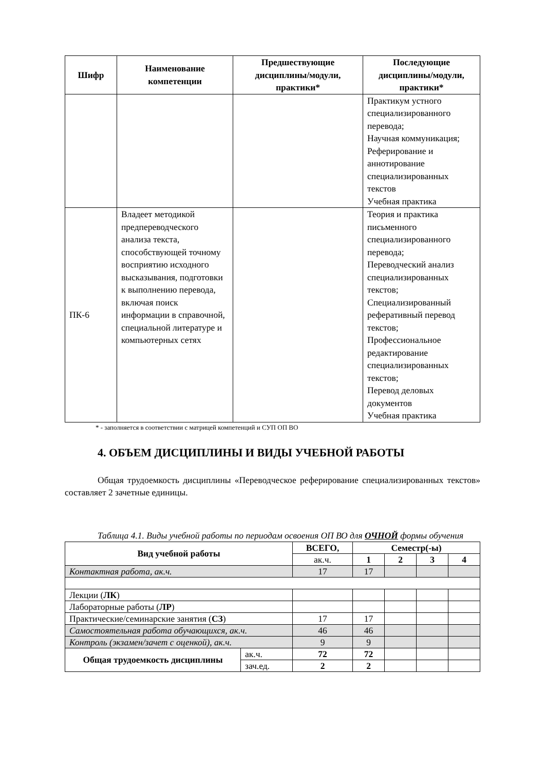| Шифр | Наименование компетенции | Предшествующие дисциплины/модули, практики* | Последующие дисциплины/модули, практики* |
| --- | --- | --- | --- |
| | | | Практикум устного специализированного перевода; Научная коммуникация; Реферирование и аннотирование специализированных текстов Учебная практика |
| ПК-6 | Владеет методикой предпереводческого анализа текста, способствующей точному восприятию исходного высказывания, подготовки к выполнению перевода, включая поиск информации в справочной, специальной литературе и компьютерных сетях | | Теория и практика письменного специализированного перевода; Переводческий анализ специализированных текстов; Специализированный реферативный перевод текстов; Профессиональное редактирование специализированных текстов; Перевод деловых документов Учебная практика |
* - заполняется в соответствии с матрицей компетенций и СУП ОП ВО
4. ОБЪЕМ ДИСЦИПЛИНЫ И ВИДЫ УЧЕБНОЙ РАБОТЫ
Общая трудоемкость дисциплины «Переводческое реферирование специализированных текстов» составляет 2 зачетные единицы.
Таблица 4.1. Виды учебной работы по периодам освоения ОП ВО для ОЧНОЙ формы обучения
| Вид учебной работы | | ВСЕГО, | Семестр(-ы) | | | |
| --- | --- | --- | --- | --- | --- | --- |
| | | ак.ч. | 1 | 2 | 3 | 4 |
| Контактная работа, ак.ч. | | 17 | 17 | | | |
| Лекции ( ЛК ) | | | | | | |
| Лабораторные работы ( ЛР ) | | | | | | |
| Практические/семинарские занятия ( СЗ ) | | 17 | 17 | | | |
| Самостоятельная работа обучающихся, ак.ч. | | 46 | 46 | | | |
| Контроль (экзамен/зачет с оценкой), ак.ч. | | 9 | 9 | | | |
| Общая трудоемкость дисциплины | ак.ч. | 72 | 72 | | | |
| | зач.ед. | 2 | 2 | | | |